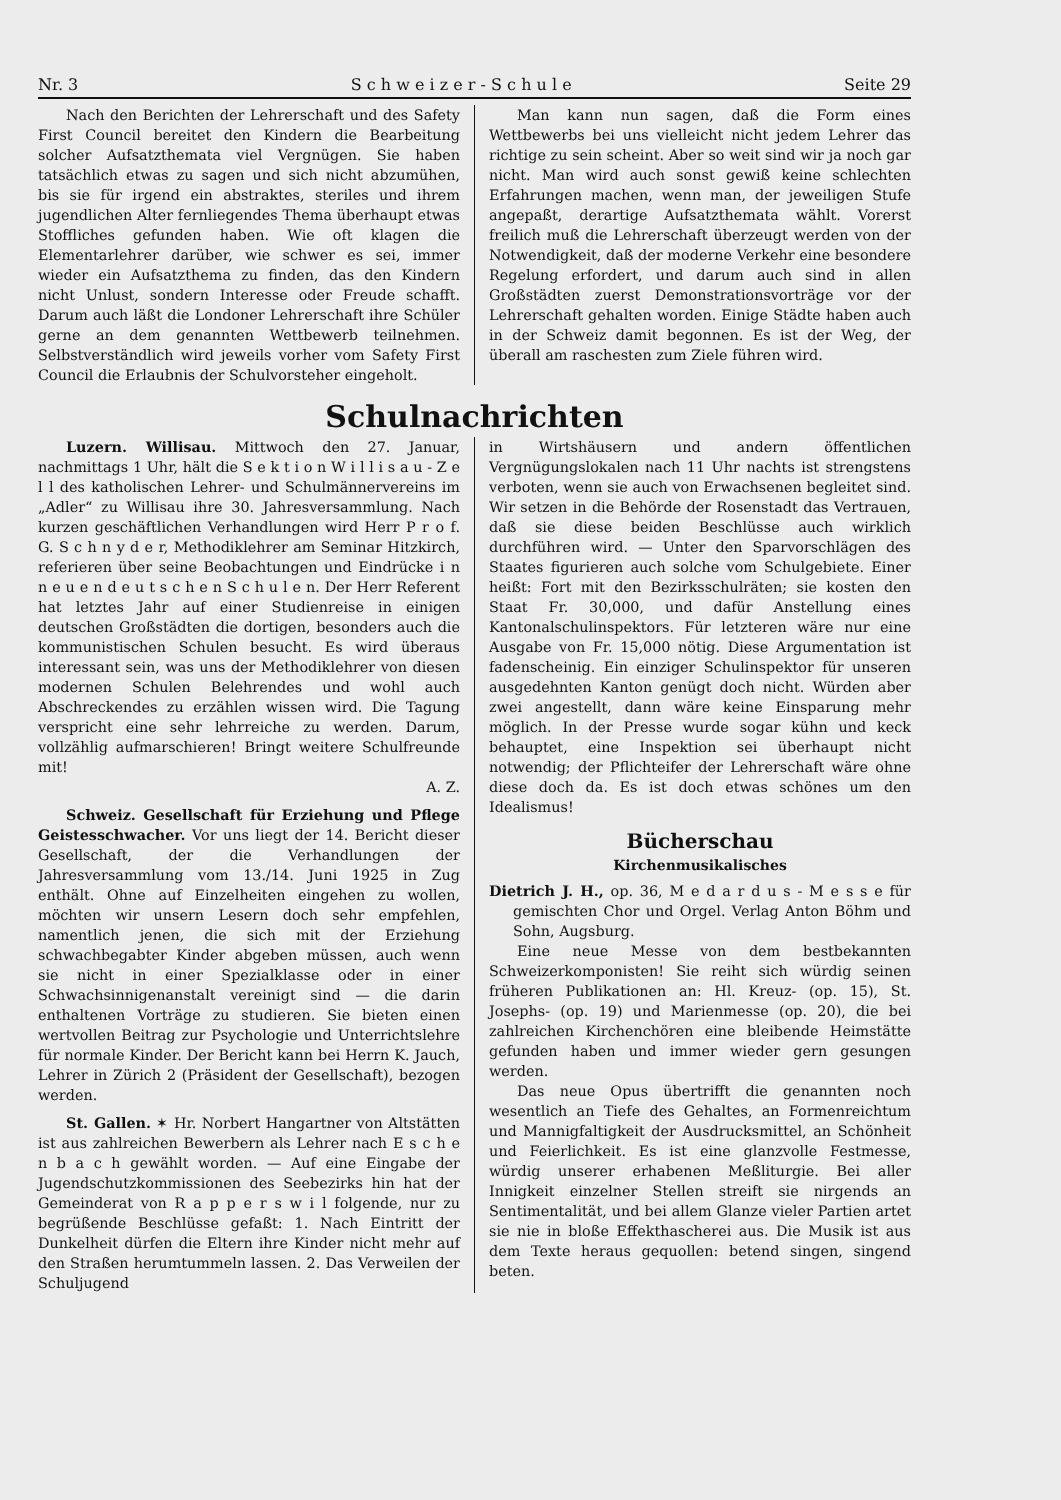Nr. 3 S c h w e i z e r - S c h u l e Seite 29
Nach den Berichten der Lehrerschaft und des Safety First Council bereitet den Kindern die Bearbeitung solcher Aufsatzthemata viel Vergnügen. Sie haben tatsächlich etwas zu sagen und sich nicht abzumühen, bis sie für irgend ein abstraktes, steriles und ihrem jugendlichen Alter fernliegendes Thema überhaupt etwas Stoffliches gefunden haben. Wie oft klagen die Elementarlehrer darüber, wie schwer es sei, immer wieder ein Aufsatzthema zu finden, das den Kindern nicht Unlust, sondern Interesse oder Freude schafft. Darum auch läßt die Londoner Lehrerschaft ihre Schüler gerne an dem genannten Wettbewerb teilnehmen. Selbstverständlich wird jeweils vorher vom Safety First Council die Erlaubnis der Schulvorsteher eingeholt.
Man kann nun sagen, daß die Form eines Wettbewerbs bei uns vielleicht nicht jedem Lehrer das richtige zu sein scheint. Aber so weit sind wir ja noch gar nicht. Man wird auch sonst gewiß keine schlechten Erfahrungen machen, wenn man, der jeweiligen Stufe angepaßt, derartige Aufsatzthemata wählt. Vorerst freilich muß die Lehrerschaft überzeugt werden von der Notwendigkeit, daß der moderne Verkehr eine besondere Regelung erfordert, und darum auch sind in allen Großstädten zuerst Demonstrationsvorträge vor der Lehrerschaft gehalten worden. Einige Städte haben auch in der Schweiz damit begonnen. Es ist der Weg, der überall am raschesten zum Ziele führen wird.
Schulnachrichten
Luzern. Willisau. Mittwoch den 27. Januar, nachmittags 1 Uhr, hält die S e k t i o n W i l l i s a u - Z e l l des katholischen Lehrer- und Schulmännervereins im „Adler“ zu Willisau ihre 30. Jahresversammlung. Nach kurzen geschäftlichen Verhandlungen wird Herr P r o f. G. S c h n y d e r, Methodiklehrer am Seminar Hitzkirch, referieren über seine Beobachtungen und Eindrücke i n n e u e n d e u t s c h e n S c h u l e n. Der Herr Referent hat letztes Jahr auf einer Studienreise in einigen deutschen Großstädten die dortigen, besonders auch die kommunistischen Schulen besucht. Es wird überaus interessant sein, was uns der Methodiklehrer von diesen modernen Schulen Belehrendes und wohl auch Abschreckendes zu erzählen wissen wird. Die Tagung verspricht eine sehr lehrreiche zu werden. Darum, vollzählig aufmarschieren! Bringt weitere Schulfreunde mit!
A. Z.
Schweiz. Gesellschaft für Erziehung und Pflege Geistesschwacher. Vor uns liegt der 14. Bericht dieser Gesellschaft, der die Verhandlungen der Jahresversammlung vom 13./14. Juni 1925 in Zug enthält. Ohne auf Einzelheiten eingehen zu wollen, möchten wir unsern Lesern doch sehr empfehlen, namentlich jenen, die sich mit der Erziehung schwachbegabter Kinder abgeben müssen, auch wenn sie nicht in einer Spezialklasse oder in einer Schwachsinnigenanstalt vereinigt sind — die darin enthaltenen Vorträge zu studieren. Sie bieten einen wertvollen Beitrag zur Psychologie und Unterrichtslehre für normale Kinder. Der Bericht kann bei Herrn K. Jauch, Lehrer in Zürich 2 (Präsident der Gesellschaft), bezogen werden.
St. Gallen. ✶ Hr. Norbert Hangartner von Altstätten ist aus zahlreichen Bewerbern als Lehrer nach E s c h e n b a c h gewählt worden. — Auf eine Eingabe der Jugendschutzkommissionen des Seebezirks hin hat der Gemeinderat von R a p p e r s w i l folgende, nur zu begrüßende Beschlüsse gefaßt: 1. Nach Eintritt der Dunkelheit dürfen die Eltern ihre Kinder nicht mehr auf den Straßen herumtummeln lassen. 2. Das Verweilen der Schuljugend
in Wirtshäusern und andern öffentlichen Vergnügungslokalen nach 11 Uhr nachts ist strengstens verboten, wenn sie auch von Erwachsenen begleitet sind. Wir setzen in die Behörde der Rosenstadt das Vertrauen, daß sie diese beiden Beschlüsse auch wirklich durchführen wird. — Unter den Sparvorschlägen des Staates figurieren auch solche vom Schulgebiete. Einer heißt: Fort mit den Bezirksschulräten; sie kosten den Staat Fr. 30,000, und dafür Anstellung eines Kantonalschulinspektors. Für letzteren wäre nur eine Ausgabe von Fr. 15,000 nötig. Diese Argumentation ist fadenscheinig. Ein einziger Schulinspektor für unseren ausgedehnten Kanton genügt doch nicht. Würden aber zwei angestellt, dann wäre keine Einsparung mehr möglich. In der Presse wurde sogar kühn und keck behauptet, eine Inspektion sei überhaupt nicht notwendig; der Pflichteifer der Lehrerschaft wäre ohne diese doch da. Es ist doch etwas schönes um den Idealismus!
Bücherschau
Kirchenmusikalisches
Dietrich J. H., op. 36, M e d a r d u s - M e s s e für gemischten Chor und Orgel. Verlag Anton Böhm und Sohn, Augsburg.
Eine neue Messe von dem bestbekannten Schweizerkomponisten! Sie reiht sich würdig seinen früheren Publikationen an: Hl. Kreuz- (op. 15), St. Josephs- (op. 19) und Marienmesse (op. 20), die bei zahlreichen Kirchenchören eine bleibende Heimstätte gefunden haben und immer wieder gern gesungen werden.
Das neue Opus übertrifft die genannten noch wesentlich an Tiefe des Gehaltes, an Formenreichtum und Mannigfaltigkeit der Ausdrucksmittel, an Schönheit und Feierlichkeit. Es ist eine glanzvolle Festmesse, würdig unserer erhabenen Meßliturgie. Bei aller Innigkeit einzelner Stellen streift sie nirgends an Sentimentalität, und bei allem Glanze vieler Partien artet sie nie in bloße Effekthascherei aus. Die Musik ist aus dem Texte heraus gequollen: betend singen, singend beten.